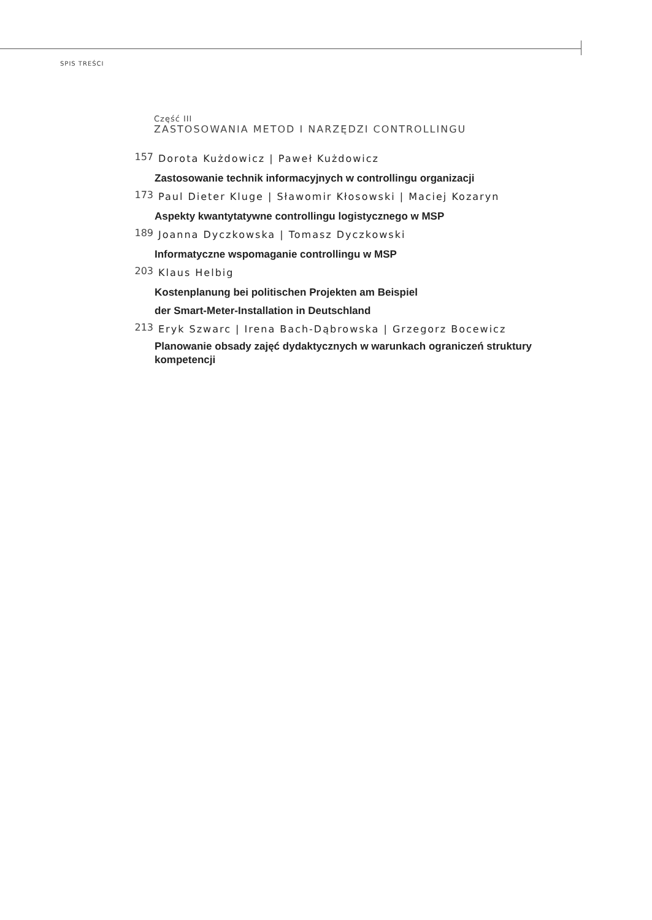SPIS TREŚCI
Część III
ZASTOSOWANIA METOD I NARZĘDZI CONTROLLINGU
157 Dorota Kużdowicz | Paweł Kużdowicz
Zastosowanie technik informacyjnych w controllingu organizacji
173 Paul Dieter Kluge | Sławomir Kłosowski | Maciej Kozaryn
Aspekty kwantytatywne controllingu logistycznego w MSP
189 Joanna Dyczkowska | Tomasz Dyczkowski
Informatyczne wspomaganie controllingu w MSP
203 Klaus Helbig
Kostenplanung bei politischen Projekten am Beispiel
der Smart-Meter-Installation in Deutschland
213 Eryk Szwarc | Irena Bach-Dąbrowska | Grzegorz Bocewicz
Planowanie obsady zajęć dydaktycznych w warunkach ograniczeń struktury kompetencji